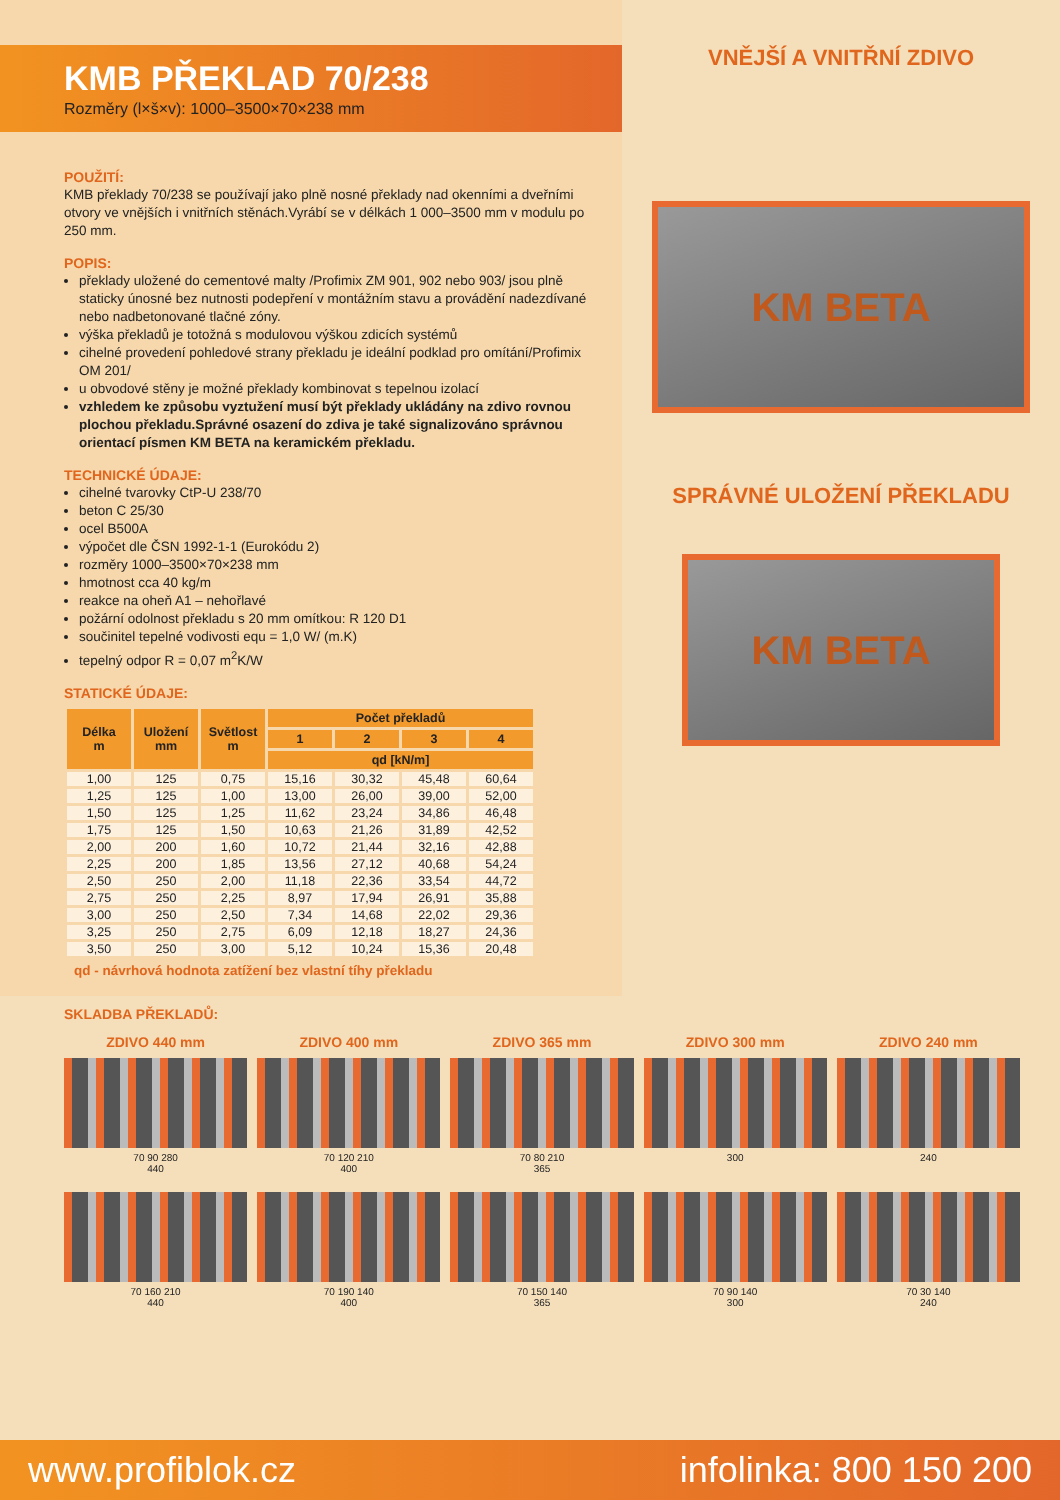KMB PŘEKLAD 70/238
Rozměry (l×š×v): 1000–3500×70×238 mm
POUŽITÍ:
KMB překlady 70/238 se používají jako plně nosné překlady nad okenními a dveřními otvory ve vnějších i vnitřních stěnách.Vyrábí se v délkách 1 000–3500 mm v modulu po 250 mm.
POPIS:
překlady uložené do cementové malty /Profimix ZM 901, 902 nebo 903/ jsou plně staticky únosné bez nutnosti podepření v montážním stavu a provádění nadezdívané nebo nadbetonované tlačné zóny.
výška překladů je totožná s modulovou výškou zdicích systémů
cihelné provedení pohledové strany překladu je ideální podklad pro omítání/Profimix OM 201/
u obvodové stěny je možné překlady kombinovat s tepelnou izolací
vzhledem ke způsobu vyztužení musí být překlady ukládány na zdivo rovnou plochou překladu.Správné osazení do zdiva je také signalizováno správnou orientací písmen KM BETA na keramickém překladu.
TECHNICKÉ ÚDAJE:
cihelné tvarovky CtP-U 238/70
beton C 25/30
ocel B500A
výpočet dle ČSN 1992-1-1 (Eurokódu 2)
rozměry 1000–3500×70×238 mm
hmotnost cca 40 kg/m
reakce na oheň A1 – nehořlavé
požární odolnost překladu s 20 mm omítkou: R 120 D1
součinitel tepelné vodivosti equ = 1,0 W/ (m.K)
tepelný odpor R = 0,07 m<sup>2</sup>K/W
STATICKÉ ÚDAJE:
| Délka m | Uložení mm | Světlost m | Počet překladů | | | |
| --- | --- | --- | --- | --- | --- | --- |
| | | | 1 | 2 | 3 | 4 |
| | | | qd [kN/m] | | | |
| 1,00 | 125 | 0,75 | 15,16 | 30,32 | 45,48 | 60,64 |
| 1,25 | 125 | 1,00 | 13,00 | 26,00 | 39,00 | 52,00 |
| 1,50 | 125 | 1,25 | 11,62 | 23,24 | 34,86 | 46,48 |
| 1,75 | 125 | 1,50 | 10,63 | 21,26 | 31,89 | 42,52 |
| 2,00 | 200 | 1,60 | 10,72 | 21,44 | 32,16 | 42,88 |
| 2,25 | 200 | 1,85 | 13,56 | 27,12 | 40,68 | 54,24 |
| 2,50 | 250 | 2,00 | 11,18 | 22,36 | 33,54 | 44,72 |
| 2,75 | 250 | 2,25 | 8,97 | 17,94 | 26,91 | 35,88 |
| 3,00 | 250 | 2,50 | 7,34 | 14,68 | 22,02 | 29,36 |
| 3,25 | 250 | 2,75 | 6,09 | 12,18 | 18,27 | 24,36 |
| 3,50 | 250 | 3,00 | 5,12 | 10,24 | 15,36 | 20,48 |
qd - návrhová hodnota zatížení bez vlastní tíhy překladu
VNĚJŠÍ A VNITŘNÍ ZDIVO
KM BETA
SPRÁVNÉ ULOŽENÍ PŘEKLADU
KM BETA
SKLADBA PŘEKLADŮ:
ZDIVO 440 mm
70 90 280
440
ZDIVO 400 mm
70 120 210
400
ZDIVO 365 mm
70 80 210
365
ZDIVO 300 mm
300
ZDIVO 240 mm
240
70 160 210
440
70 190 140
400
70 150 140
365
70 90 140
300
70 30 140
240
www.profiblok.cz infolinka: 800 150 200